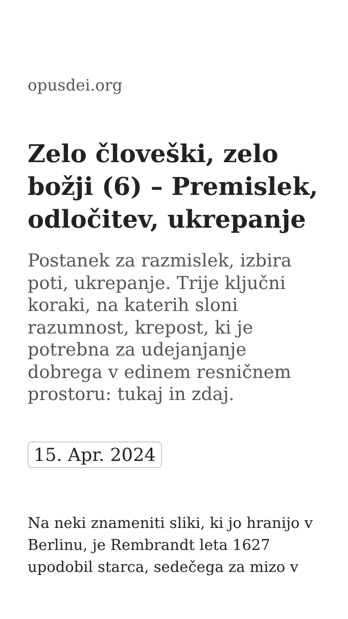opusdei.org
Zelo človeški, zelo božji (6) – Premislek, odločitev, ukrepanje
Postanek za razmislek, izbira poti, ukrepanje. Trije ključni koraki, na katerih sloni razumnost, krepost, ki je potrebna za udejanjanje dobrega v edinem resničnem prostoru: tukaj in zdaj.
15. Apr. 2024
Na neki znameniti sliki, ki jo hranijo v Berlinu, je Rembrandt leta 1627 upodobil starca, sedečega za mizo v